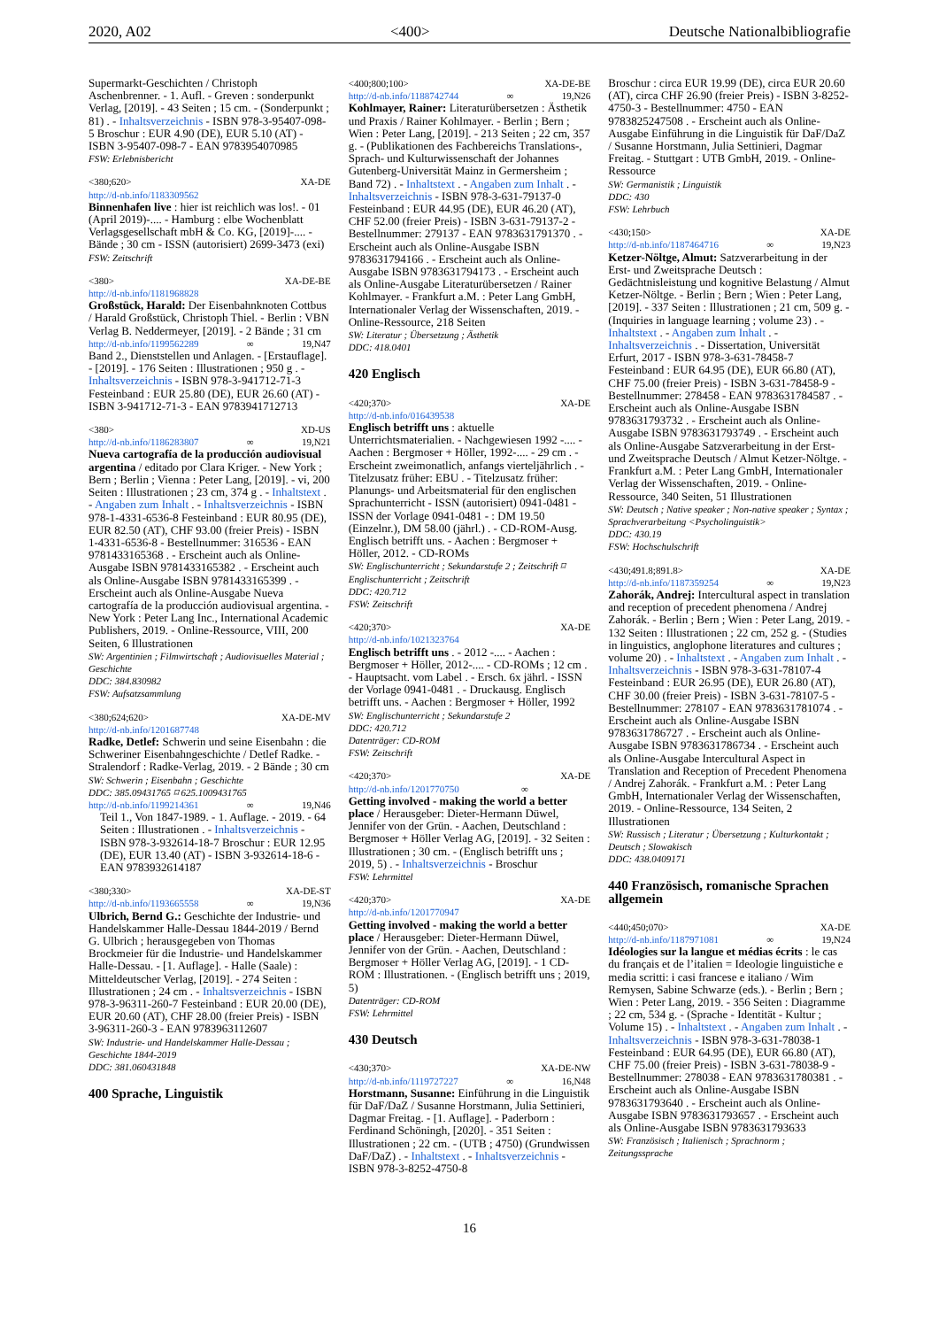2020, A02 <400> Deutsche Nationalbibliografie
Supermarkt-Geschichten / Christoph Aschenbrenner. - 1. Aufl. - Greven : sonderpunkt Verlag, [2019]. - 43 Seiten ; 15 cm. - (Sonderpunkt ; 81) . - Inhaltsverzeichnis - ISBN 978-3-95407-098-5 Broschur : EUR 4.90 (DE), EUR 5.10 (AT) - ISBN 3-95407-098-7 - EAN 9783954070985
FSW: Erlebnisbericht
<380;620> XA-DE
http://d-nb.info/1183309562
Binnenhafen live : hier ist reichlich was los!. - 01 (April 2019)-.... - Hamburg : elbe Wochenblatt Verlagsgesellschaft mbH & Co. KG, [2019]-.... - Bände ; 30 cm - ISSN (autorisiert) 2699-3473 (exi)
FSW: Zeitschrift
<380> XA-DE-BE
http://d-nb.info/1181968828
Großstück, Harald: Der Eisenbahnknoten Cottbus / Harald Großstück, Christoph Thiel. - Berlin : VBN Verlag B. Neddermeyer, [2019]. - 2 Bände ; 31 cm
http://d-nb.info/1199562289 ∞ 19,N47
Band 2., Dienststellen und Anlagen. - [Erstauflage]. - [2019]. - 176 Seiten : Illustrationen ; 950 g . - Inhaltsverzeichnis - ISBN 978-3-941712-71-3 Festeinband : EUR 25.80 (DE), EUR 26.60 (AT) - ISBN 3-941712-71-3 - EAN 9783941712713
<380> XD-US
http://d-nb.info/1186283807 ∞ 19,N21
Nueva cartografía de la producción audiovisual argentina / editado por Clara Kriger. - New York ; Bern ; Berlin ; Vienna : Peter Lang, [2019]. - vi, 200 Seiten : Illustrationen ; 23 cm, 374 g . - Inhaltstext . - Angaben zum Inhalt . - Inhaltsverzeichnis - ISBN 978-1-4331-6536-8 Festeinband : EUR 80.95 (DE), EUR 82.50 (AT), CHF 93.00 (freier Preis) - ISBN 1-4331-6536-8 - Bestellnummer: 316536 - EAN 9781433165368 . - Erscheint auch als Online-Ausgabe ISBN 9781433165382 . - Erscheint auch als Online-Ausgabe ISBN 9781433165399 . - Erscheint auch als Online-Ausgabe Nueva cartografía de la producción audiovisual argentina. - New York : Peter Lang Inc., International Academic Publishers, 2019. - Online-Ressource, VIII, 200 Seiten, 6 Illustrationen
SW: Argentinien ; Filmwirtschaft ; Audiovisuelles Material ; Geschichte
DDC: 384.830982
FSW: Aufsatzsammlung
<380;624;620> XA-DE-MV
http://d-nb.info/1201687748
Radke, Detlef: Schwerin und seine Eisenbahn : die Schweriner Eisenbahngeschichte / Detlef Radke. - Stralendorf : Radke-Verlag, 2019. - 2 Bände ; 30 cm
SW: Schwerin ; Eisenbahn ; Geschichte
DDC: 385.09431765 ⌑ 625.1009431765
http://d-nb.info/1199214361 ∞ 19,N46
Teil 1., Von 1847-1989. - 1. Auflage. - 2019. - 64 Seiten : Illustrationen . - Inhaltsverzeichnis - ISBN 978-3-932614-18-7 Broschur : EUR 12.95 (DE), EUR 13.40 (AT) - ISBN 3-932614-18-6 - EAN 9783932614187
<380;330> XA-DE-ST
http://d-nb.info/1193665558 ∞ 19,N36
Ulbrich, Bernd G.: Geschichte der Industrie- und Handelskammer Halle-Dessau 1844-2019 / Bernd G. Ulbrich ; herausgegeben von Thomas Brockmeier für die Industrie- und Handelskammer Halle-Dessau. - [1. Auflage]. - Halle (Saale) : Mitteldeutscher Verlag, [2019]. - 274 Seiten : Illustrationen ; 24 cm . - Inhaltsverzeichnis - ISBN 978-3-96311-260-7 Festeinband : EUR 20.00 (DE), EUR 20.60 (AT), CHF 28.00 (freier Preis) - ISBN 3-96311-260-3 - EAN 9783963112607
SW: Industrie- und Handelskammer Halle-Dessau ; Geschichte 1844-2019
DDC: 381.060431848
400 Sprache, Linguistik
<400;800;100> XA-DE-BE
http://d-nb.info/1188742744 ∞ 19,N26
Kohlmayer, Rainer: Literaturübersetzen : Ästhetik und Praxis / Rainer Kohlmayer. - Berlin ; Bern ; Wien : Peter Lang, [2019]. - 213 Seiten ; 22 cm, 357 g. - (Publikationen des Fachbereichs Translations-, Sprach- und Kulturwissenschaft der Johannes Gutenberg-Universität Mainz in Germersheim ; Band 72) . - Inhaltstext . - Angaben zum Inhalt . - Inhaltsverzeichnis - ISBN 978-3-631-79137-0 Festeinband : EUR 44.95 (DE), EUR 46.20 (AT), CHF 52.00 (freier Preis) - ISBN 3-631-79137-2 - Bestellnummer: 279137 - EAN 9783631791370 . - Erscheint auch als Online-Ausgabe ISBN 9783631794166 . - Erscheint auch als Online-Ausgabe ISBN 9783631794173 . - Erscheint auch als Online-Ausgabe Literaturübersetzen / Rainer Kohlmayer. - Frankfurt a.M. : Peter Lang GmbH, Internationaler Verlag der Wissenschaften, 2019. - Online-Ressource, 218 Seiten
SW: Literatur ; Übersetzung ; Ästhetik
DDC: 418.0401
420 Englisch
<420;370> XA-DE
http://d-nb.info/016439538
Englisch betrifft uns : aktuelle Unterrichtsmaterialien. - Nachgewiesen 1992 -.... - Aachen : Bergmoser + Höller, 1992-.... - 29 cm . - Erscheint zweimonatlich, anfangs vierteljährlich . - Titelzusatz früher: EBU . - Titelzusatz früher: Planungs- und Arbeitsmaterial für den englischen Sprachunterricht - ISSN (autorisiert) 0941-0481 - ISSN der Vorlage 0941-0481 - : DM 19.50 (Einzelnr.), DM 58.00 (jährl.) . - CD-ROM-Ausg. Englisch betrifft uns. - Aachen : Bergmoser + Höller, 2012. - CD-ROMs
SW: Englischunterricht ; Sekundarstufe 2 ; Zeitschrift ⌑ Englischunterricht ; Zeitschrift
DDC: 420.712
FSW: Zeitschrift
<420;370> XA-DE
http://d-nb.info/1021323764
Englisch betrifft uns . - 2012 -.... - Aachen : Bergmoser + Höller, 2012-.... - CD-ROMs ; 12 cm . - Hauptsacht. vom Label . - Ersch. 6x jährl. - ISSN der Vorlage 0941-0481 . - Druckausg. Englisch betrifft uns. - Aachen : Bergmoser + Höller, 1992
SW: Englischunterricht ; Sekundarstufe 2
DDC: 420.712
Datenträger: CD-ROM
FSW: Zeitschrift
<420;370> XA-DE
http://d-nb.info/1201770750 ∞
Getting involved - making the world a better place / Herausgeber: Dieter-Hermann Düwel, Jennifer von der Grün. - Aachen, Deutschland : Bergmoser + Höller Verlag AG, [2019]. - 32 Seiten : Illustrationen ; 30 cm. - (Englisch betrifft uns ; 2019, 5) . - Inhaltsverzeichnis - Broschur
FSW: Lehrmittel
<420;370> XA-DE
http://d-nb.info/1201770947
Getting involved - making the world a better place / Herausgeber: Dieter-Hermann Düwel, Jennifer von der Grün. - Aachen, Deutschland : Bergmoser + Höller Verlag AG, [2019]. - 1 CD-ROM : Illustrationen. - (Englisch betrifft uns ; 2019, 5)
Datenträger: CD-ROM
FSW: Lehrmittel
430 Deutsch
<430;370> XA-DE-NW
http://d-nb.info/1119727227 ∞ 16,N48
Horstmann, Susanne: Einführung in die Linguistik für DaF/DaZ / Susanne Horstmann, Julia Settinieri, Dagmar Freitag. - [1. Auflage]. - Paderborn : Ferdinand Schöningh, [2020]. - 351 Seiten : Illustrationen ; 22 cm. - (UTB ; 4750) (Grundwissen DaF/DaZ) . - Inhaltstext . - Inhaltsverzeichnis - ISBN 978-3-8252-4750-8
Broschur : circa EUR 19.99 (DE), circa EUR 20.60 (AT), circa CHF 26.90 (freier Preis) - ISBN 3-8252-4750-3 - Bestellnummer: 4750 - EAN 9783825247508 . - Erscheint auch als Online-Ausgabe Einführung in die Linguistik für DaF/DaZ / Susanne Horstmann, Julia Settinieri, Dagmar Freitag. - Stuttgart : UTB GmbH, 2019. - Online-Ressource
SW: Germanistik ; Linguistik
DDC: 430
FSW: Lehrbuch
<430;150> XA-DE
http://d-nb.info/1187464716 ∞ 19,N23
Ketzer-Nöltge, Almut: Satzverarbeitung in der Erst- und Zweitsprache Deutsch : Gedächtnisleistung und kognitive Belastung / Almut Ketzer-Nöltge. - Berlin ; Bern ; Wien : Peter Lang, [2019]. - 337 Seiten : Illustrationen ; 21 cm, 509 g. - (Inquiries in language learning ; volume 23) . - Inhaltstext . - Angaben zum Inhalt . - Inhaltsverzeichnis . - Dissertation, Universität Erfurt, 2017 - ISBN 978-3-631-78458-7 Festeinband : EUR 64.95 (DE), EUR 66.80 (AT), CHF 75.00 (freier Preis) - ISBN 3-631-78458-9 - Bestellnummer: 278458 - EAN 9783631784587 . - Erscheint auch als Online-Ausgabe ISBN 9783631793732 . - Erscheint auch als Online-Ausgabe ISBN 9783631793749 . - Erscheint auch als Online-Ausgabe Satzverarbeitung in der Erst- und Zweitsprache Deutsch / Almut Ketzer-Nöltge. - Frankfurt a.M. : Peter Lang GmbH, Internationaler Verlag der Wissenschaften, 2019. - Online-Ressource, 340 Seiten, 51 Illustrationen
SW: Deutsch ; Native speaker ; Non-native speaker ; Syntax ; Sprachverarbeitung <Psycholinguistik>
DDC: 430.19
FSW: Hochschulschrift
<430;491.8;891.8> XA-DE
http://d-nb.info/1187359254 ∞ 19,N23
Zahorák, Andrej: Intercultural aspect in translation and reception of precedent phenomena / Andrej Zahorák. - Berlin ; Bern ; Wien : Peter Lang, 2019. - 132 Seiten : Illustrationen ; 22 cm, 252 g. - (Studies in linguistics, anglophone literatures and cultures ; volume 20) . - Inhaltstext . - Angaben zum Inhalt . - Inhaltsverzeichnis - ISBN 978-3-631-78107-4 Festeinband : EUR 26.95 (DE), EUR 26.80 (AT), CHF 30.00 (freier Preis) - ISBN 3-631-78107-5 - Bestellnummer: 278107 - EAN 9783631781074 . - Erscheint auch als Online-Ausgabe ISBN 9783631786727 . - Erscheint auch als Online-Ausgabe ISBN 9783631786734 . - Erscheint auch als Online-Ausgabe Intercultural Aspect in Translation and Reception of Precedent Phenomena / Andrej Zahorák. - Frankfurt a.M. : Peter Lang GmbH, Internationaler Verlag der Wissenschaften, 2019. - Online-Ressource, 134 Seiten, 2 Illustrationen
SW: Russisch ; Literatur ; Übersetzung ; Kulturkontakt ; Deutsch ; Slowakisch
DDC: 438.0409171
440 Französisch, romanische Sprachen allgemein
<440;450;070> XA-DE
http://d-nb.info/1187971081 ∞ 19,N24
Idéologies sur la langue et médias écrits : le cas du français et de l’italien = Ideologie linguistiche e media scritti: i casi francese e italiano / Wim Remysen, Sabine Schwarze (eds.). - Berlin ; Bern ; Wien : Peter Lang, 2019. - 356 Seiten : Diagramme ; 22 cm, 534 g. - (Sprache - Identität - Kultur ; Volume 15) . - Inhaltstext . - Angaben zum Inhalt . - Inhaltsverzeichnis - ISBN 978-3-631-78038-1 Festeinband : EUR 64.95 (DE), EUR 66.80 (AT), CHF 75.00 (freier Preis) - ISBN 3-631-78038-9 - Bestellnummer: 278038 - EAN 9783631780381 . - Erscheint auch als Online-Ausgabe ISBN 9783631793640 . - Erscheint auch als Online-Ausgabe ISBN 9783631793657 . - Erscheint auch als Online-Ausgabe ISBN 9783631793633
SW: Französisch ; Italienisch ; Sprachnorm ; Zeitungssprache
16